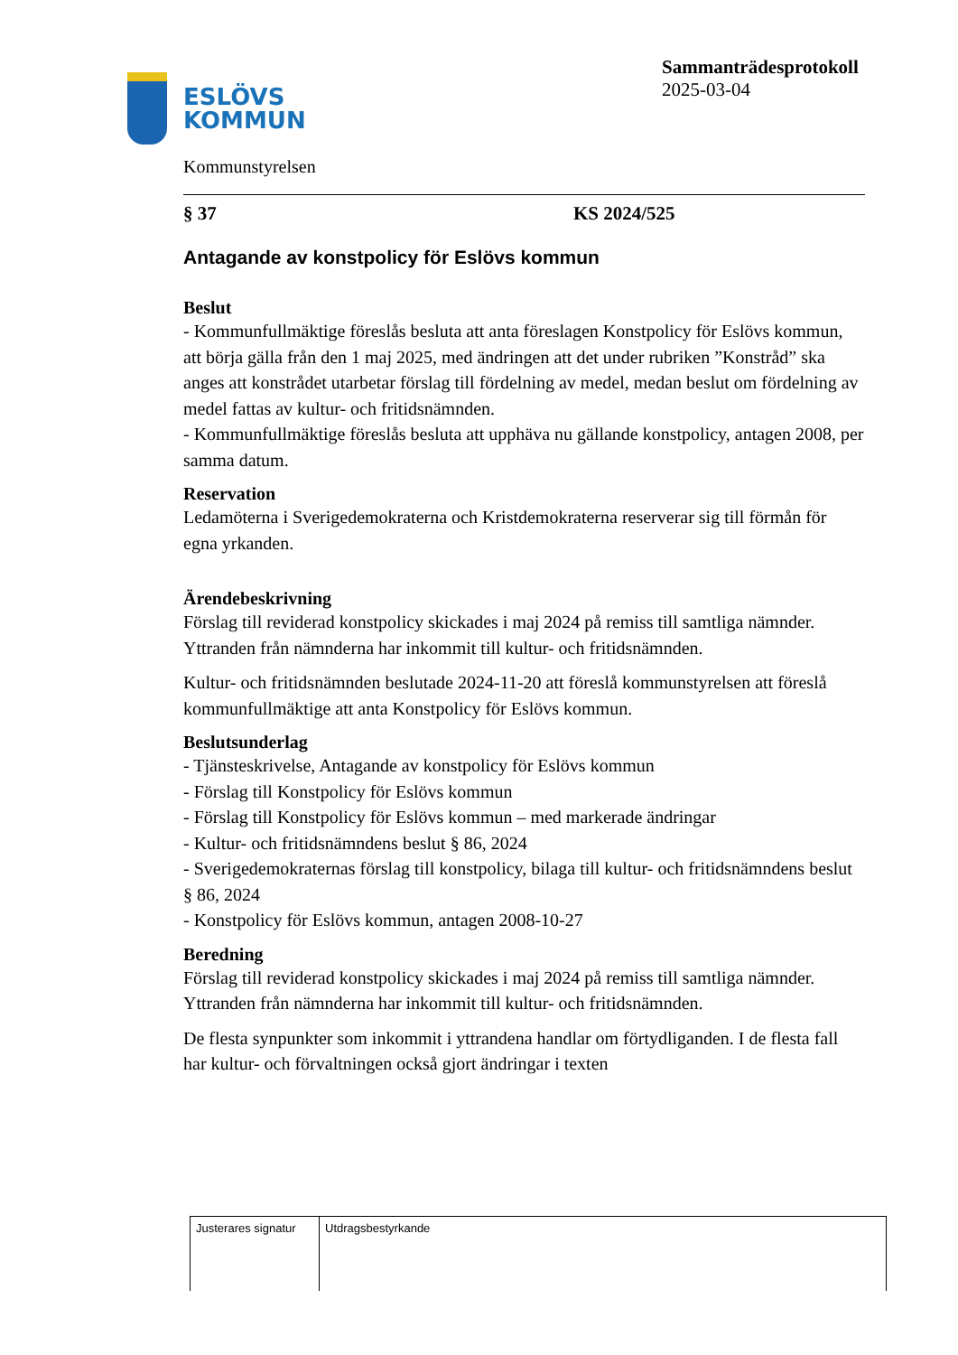ESLÖVS
KOMMUN
Kommunstyrelsen
Sammanträdesprotokoll
2025-03-04
§ 37 KS 2024/525
Antagande av konstpolicy för Eslövs kommun
Beslut
- Kommunfullmäktige föreslås besluta att anta föreslagen Konstpolicy för Eslövs kommun, att börja gälla från den 1 maj 2025, med ändringen att det under rubriken ”Konstråd” ska anges att konstrådet utarbetar förslag till fördelning av medel, medan beslut om fördelning av medel fattas av kultur- och fritidsnämnden.
- Kommunfullmäktige föreslås besluta att upphäva nu gällande konstpolicy, antagen 2008, per samma datum.
Reservation
Ledamöterna i Sverigedemokraterna och Kristdemokraterna reserverar sig till förmån för egna yrkanden.
Ärendebeskrivning
Förslag till reviderad konstpolicy skickades i maj 2024 på remiss till samtliga nämnder. Yttranden från nämnderna har inkommit till kultur- och fritidsnämnden.
Kultur- och fritidsnämnden beslutade 2024-11-20 att föreslå kommunstyrelsen att föreslå kommunfullmäktige att anta Konstpolicy för Eslövs kommun.
Beslutsunderlag
- Tjänsteskrivelse, Antagande av konstpolicy för Eslövs kommun
- Förslag till Konstpolicy för Eslövs kommun
- Förslag till Konstpolicy för Eslövs kommun – med markerade ändringar
- Kultur- och fritidsnämndens beslut § 86, 2024
- Sverigedemokraternas förslag till konstpolicy, bilaga till kultur- och fritidsnämndens beslut § 86, 2024
- Konstpolicy för Eslövs kommun, antagen 2008-10-27
Beredning
Förslag till reviderad konstpolicy skickades i maj 2024 på remiss till samtliga nämnder. Yttranden från nämnderna har inkommit till kultur- och fritidsnämnden.
De flesta synpunkter som inkommit i yttrandena handlar om förtydliganden. I de flesta fall har kultur- och förvaltningen också gjort ändringar i texten
| Justerares signatur | Utdragsbestyrkande |